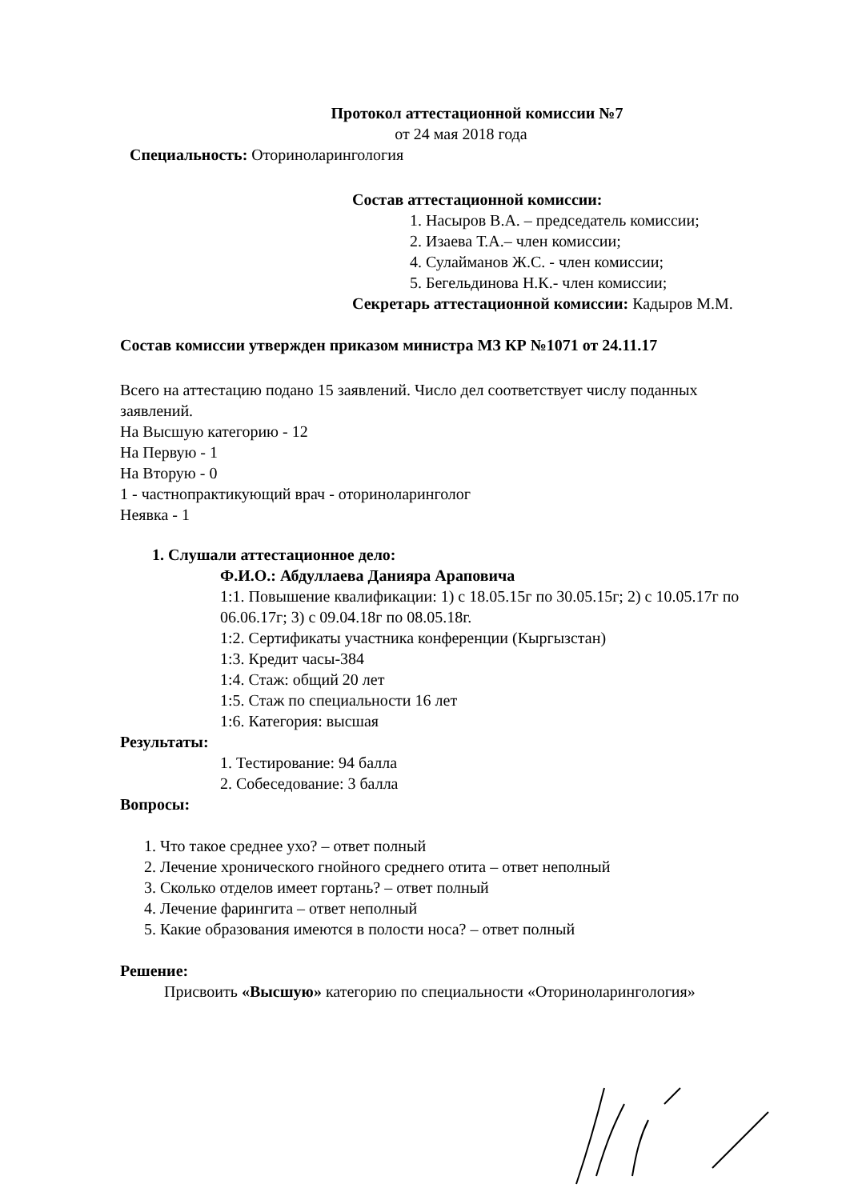Протокол аттестационной комиссии №7
от 24 мая 2018 года
Специальность: Оториноларингология
Состав аттестационной комиссии:
1. Насыров В.А. – председатель комиссии;
2. Изаева Т.А.– член комиссии;
4. Сулайманов Ж.С. - член комиссии;
5. Бегельдинова Н.К.- член комиссии;
Секретарь аттестационной комиссии: Кадыров М.М.
Состав комиссии утвержден приказом министра МЗ КР №1071 от 24.11.17
Всего на аттестацию подано 15 заявлений. Число дел соответствует числу поданных заявлений.
На Высшую категорию - 12
На Первую - 1
На Вторую - 0
1 - частнопрактикующий врач - оториноларинголог
Неявка - 1
1. Слушали аттестационное дело:
Ф.И.О.: Абдуллаева Данияра Араповича
1:1. Повышение квалификации: 1) с 18.05.15г по 30.05.15г; 2) с 10.05.17г по 06.06.17г; 3) с 09.04.18г по 08.05.18г.
1:2. Сертификаты участника конференции (Кыргызстан)
1:3. Кредит часы-384
1:4. Стаж: общий 20 лет
1:5. Стаж по специальности 16 лет
1:6. Категория: высшая
Результаты:
1. Тестирование: 94 балла
2. Собеседование: 3 балла
Вопросы:
1. Что такое среднее ухо? – ответ полный
2. Лечение хронического гнойного среднего отита – ответ неполный
3. Сколько отделов имеет гортань? – ответ полный
4. Лечение фарингита – ответ неполный
5. Какие образования имеются в полости носа? – ответ полный
Решение:
Присвоить «Высшую» категорию по специальности «Оториноларингология»